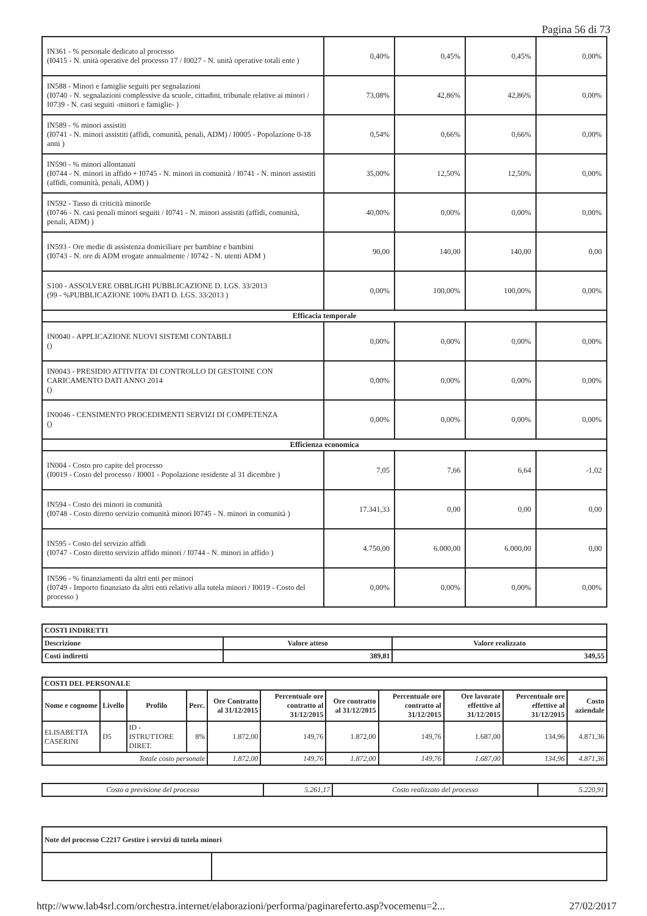Pagina 56 di 73
| IN361 - % personale dedicato al processo (I0415 - N. unità operative del processo 17 / I0027 - N. unità operative totali ente ) | 0,40% | 0,45% | 0,45% | 0,00% |
| IN588 - Minori e famiglie seguiti per segnalazioni (I0740 - N. segnalazioni complessive da scuole, cittadini, tribunale relative ai minori / I0739 - N. casi seguiti -minori e famiglie- ) | 73,08% | 42,86% | 42,86% | 0,00% |
| IN589 - % minori assistiti (I0741 - N. minori assistiti (affidi, comunità, penali, ADM) / I0005 - Popolazione 0-18 anni ) | 0,54% | 0,66% | 0,66% | 0,00% |
| IN590 - % minori allontanati (I0744 - N. minori in affido + I0745 - N. minori in comunità / I0741 - N. minori assistiti (affidi, comunità, penali, ADM) ) | 35,00% | 12,50% | 12,50% | 0,00% |
| IN592 - Tasso di criticità minorile (I0746 - N. casi penali minori seguiti / I0741 - N. minori assistiti (affidi, comunità, penali, ADM) ) | 40,00% | 0,00% | 0,00% | 0,00% |
| IN593 - Ore medie di assistenza domiciliare per bambine e bambini (I0743 - N. ore di ADM erogate annualmente / I0742 - N. utenti ADM ) | 90,00 | 140,00 | 140,00 | 0,00 |
| S100 - ASSOLVERE OBBLIGHI PUBBLICAZIONE D. LGS. 33/2013 (99 - %PUBBLICAZIONE 100% DATI D. LGS. 33/2013 ) | 0,00% | 100,00% | 100,00% | 0,00% |
| Efficacia temporale | | | | |
| IN0040 - APPLICAZIONE NUOVI SISTEMI CONTABILI () | 0,00% | 0,00% | 0,00% | 0,00% |
| IN0043 - PRESIDIO ATTIVITA' DI CONTROLLO DI GESTOINE CON CARICAMENTO DATI ANNO 2014 () | 0,00% | 0,00% | 0,00% | 0,00% |
| IN0046 - CENSIMENTO PROCEDIMENTI SERVIZI DI COMPETENZA () | 0,00% | 0,00% | 0,00% | 0,00% |
| Efficienza economica | | | | |
| IN004 - Costo pro capite del processo (I0019 - Costo del processo / I0001 - Popolazione residente al 31 dicembre ) | 7,05 | 7,66 | 6,64 | -1,02 |
| IN594 - Costo dei minori in comunità (I0748 - Costo diretto servizio comunità minori I0745 - N. minori in comunità ) | 17.341,33 | 0,00 | 0,00 | 0,00 |
| IN595 - Costo del servizio affidi (I0747 - Costo diretto servizio affido minori / I0744 - N. minori in affido ) | 4.750,00 | 6.000,00 | 6.000,00 | 0,00 |
| IN596 - % finanziamenti da altri enti per minori (I0749 - Importo finanziato da altri enti relativo alla tutela minori / I0019 - Costo del processo ) | 0,00% | 0,00% | 0,00% | 0,00% |
| COSTI INDIRETTI | | |
| Descrizione | Valore atteso | Valore realizzato |
| Costi indiretti | 389,81 | 349,55 |
| COSTI DEL PERSONALE | | | | | | | | | | |
| Nome e cognome | Livello | Profilo | Perc. | Ore Contratto al 31/12/2015 | Percentuale ore contratto al 31/12/2015 | Ore contratto al 31/12/2015 | Percentuale ore contratto al 31/12/2015 | Ore lavorate effettive al 31/12/2015 | Percentuale ore effettive al 31/12/2015 | Costo aziendale |
| ELISABETTA CASERINI | D5 | ID - ISTRUTTORE DIRET. | 8% | 1.872,00 | 149,76 | 1.872,00 | 149,76 | 1.687,00 | 134,96 | 4.871,36 |
| Totale costo personale | | | | 1.872,00 | 149,76 | 1.872,00 | 149,76 | 1.687,00 | 134,96 | 4.871,36 |
| Costo a previsione del processo | 5.261,17 | Costo realizzato del processo | 5.220,91 |
| Note del processo C2217 Gestire i servizi di tutela minori | |
http://www.lab4srl.com/orchestra.internet/elaborazioni/performa/paginareferto.asp?vocemenu=2... 27/02/2017